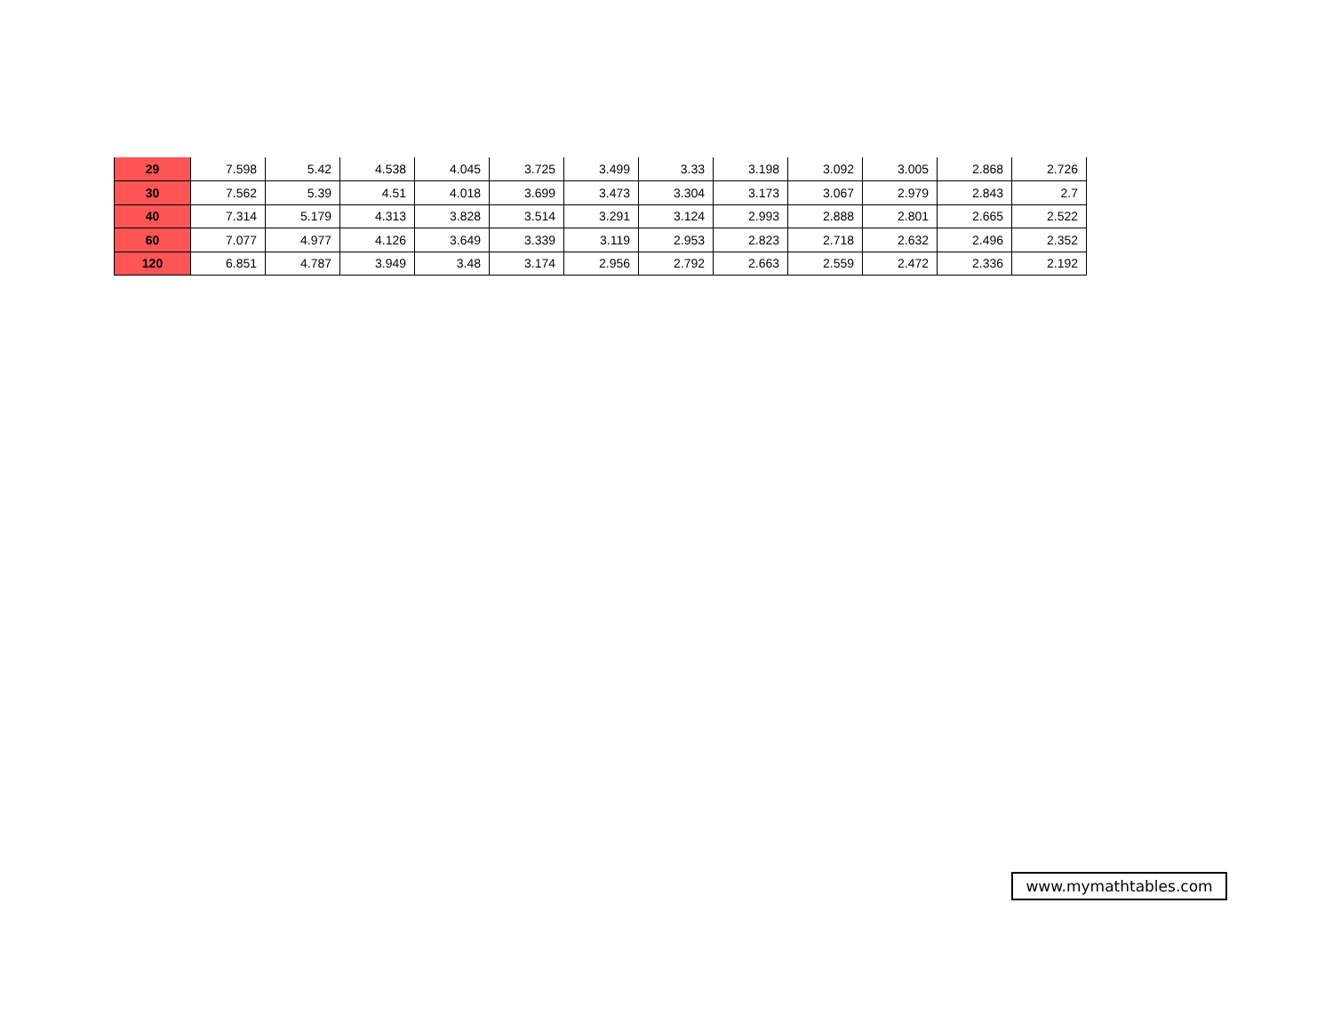| 29 | 7.598 | 5.42 | 4.538 | 4.045 | 3.725 | 3.499 | 3.33 | 3.198 | 3.092 | 3.005 | 2.868 | 2.726 |
| 30 | 7.562 | 5.39 | 4.51 | 4.018 | 3.699 | 3.473 | 3.304 | 3.173 | 3.067 | 2.979 | 2.843 | 2.7 |
| 40 | 7.314 | 5.179 | 4.313 | 3.828 | 3.514 | 3.291 | 3.124 | 2.993 | 2.888 | 2.801 | 2.665 | 2.522 |
| 60 | 7.077 | 4.977 | 4.126 | 3.649 | 3.339 | 3.119 | 2.953 | 2.823 | 2.718 | 2.632 | 2.496 | 2.352 |
| 120 | 6.851 | 4.787 | 3.949 | 3.48 | 3.174 | 2.956 | 2.792 | 2.663 | 2.559 | 2.472 | 2.336 | 2.192 |
www.mymathtables.com